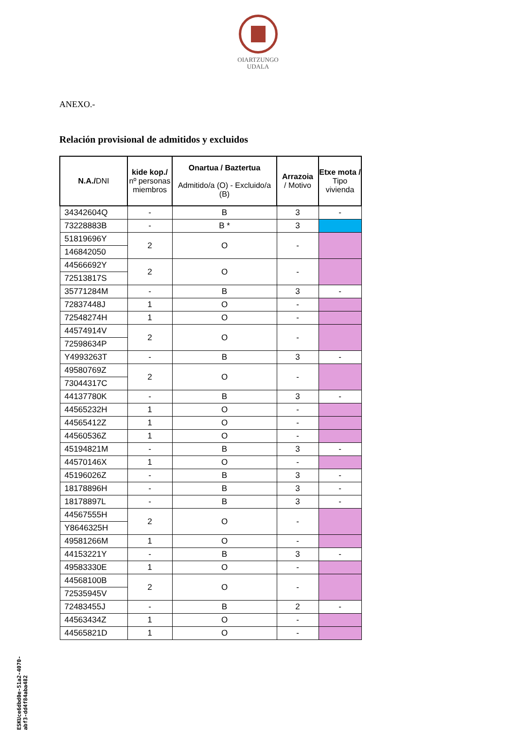OIARTZUNGO
UDALA
ANEXO.-
Relación provisional de admitidos y excluidos
| N.A./ DNI | kide kop./ nº personas miembros | Onartua / Baztertua Admitido/a (O) - Excluido/a (B) | Arrazoia / Motivo | Etxe mota / Tipo vivienda |
| --- | --- | --- | --- | --- |
| 34342604Q | - | B | 3 | - |
| 73228883B | - | B * | 3 | |
| 51819696Y | 2 | O | - | |
| 146842050 | | | | |
| 44566692Y | 2 | O | - | |
| 72513817S | | | | |
| 35771284M | - | B | 3 | - |
| 72837448J | 1 | O | - | |
| 72548274H | 1 | O | - | |
| 44574914V | 2 | O | - | |
| 72598634P | | | | |
| Y4993263T | - | B | 3 | - |
| 49580769Z | 2 | O | - | |
| 73044317C | | | | |
| 44137780K | - | B | 3 | - |
| 44565232H | 1 | O | - | |
| 44565412Z | 1 | O | - | |
| 44560536Z | 1 | O | - | |
| 45194821M | - | B | 3 | - |
| 44570146X | 1 | O | - | |
| 45196026Z | - | B | 3 | - |
| 18178896H | - | B | 3 | - |
| 18178897L | - | B | 3 | - |
| 44567555H | 2 | O | - | |
| Y8646325H | | | | |
| 49581266M | 1 | O | - | |
| 44153221Y | - | B | 3 | - |
| 49583330E | 1 | O | - | |
| 44568100B | 2 | O | - | |
| 72535945V | | | | |
| 72483455J | - | B | 2 | - |
| 44563434Z | 1 | O | - | |
| 44565821D | 1 | O | - | |
ESKUce6dbd0e-51a2-4070-abf3-dd4f84aba482